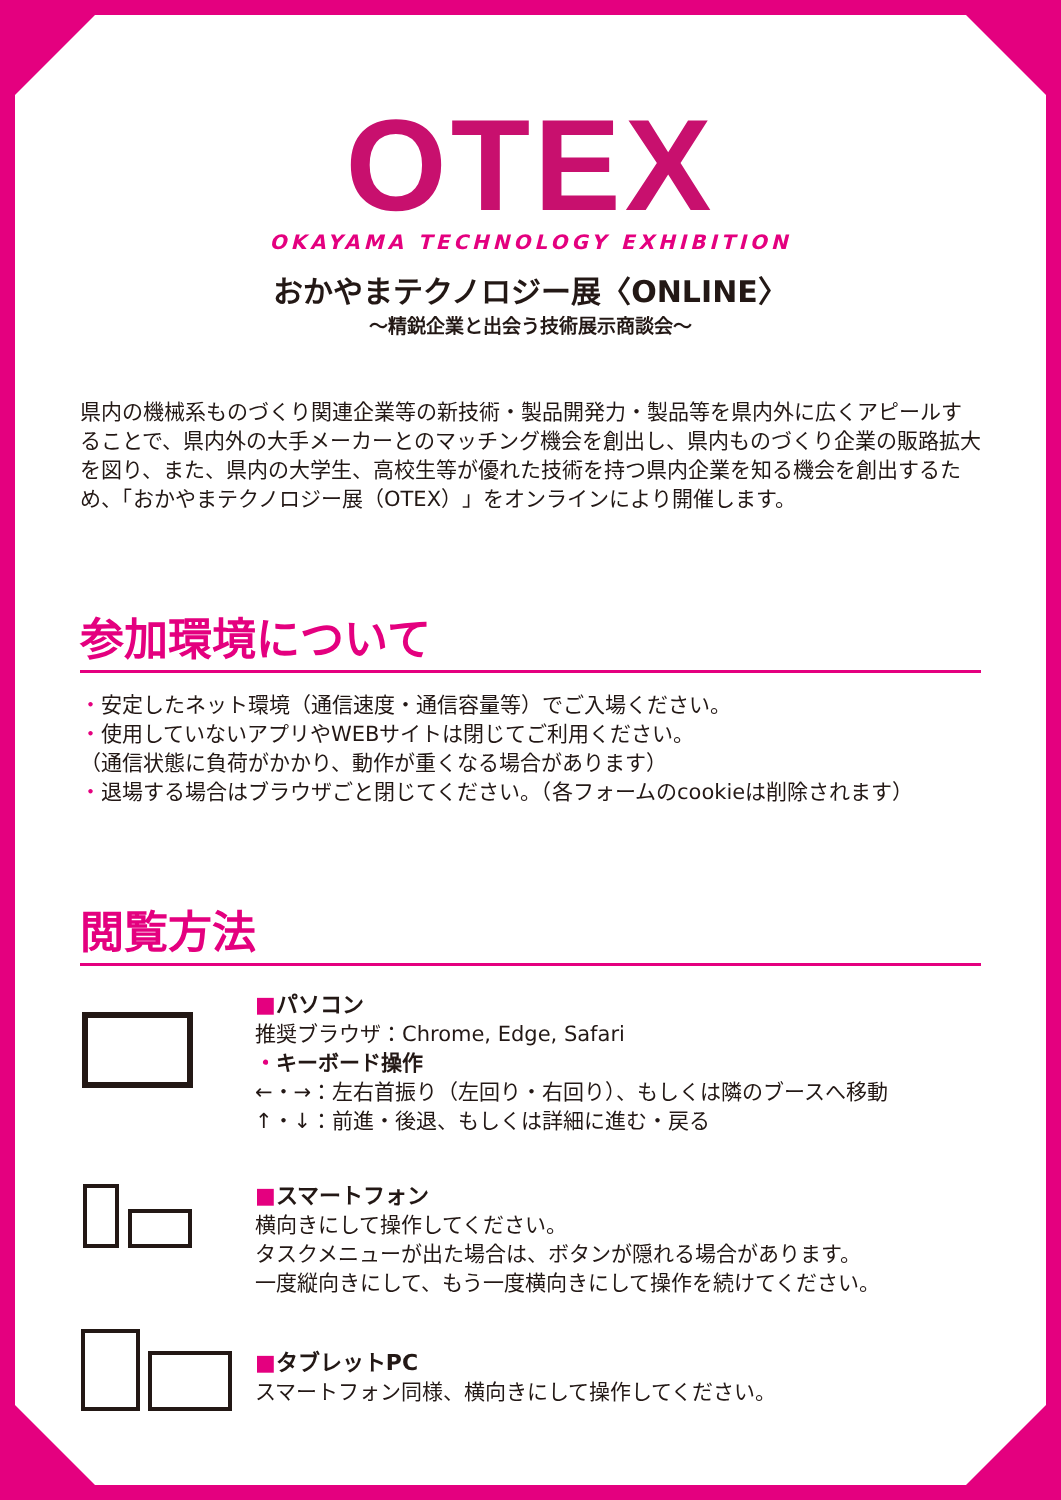OTEX
OKAYAMA TECHNOLOGY EXHIBITION
おかやまテクノロジー展〈ONLINE〉
〜精鋭企業と出会う技術展示商談会〜
県内の機械系ものづくり関連企業等の新技術・製品開発力・製品等を県内外に広くアピールすることで、県内外の大手メーカーとのマッチング機会を創出し、県内ものづくり企業の販路拡大を図り、また、県内の大学生、高校生等が優れた技術を持つ県内企業を知る機会を創出するため、「おかやまテクノロジー展（OTEX）」をオンラインにより開催します。
参加環境について
・安定したネット環境（通信速度・通信容量等）でご入場ください。
・使用していないアプリやWEBサイトは閉じてご利用ください。
（通信状態に負荷がかかり、動作が重くなる場合があります）
・退場する場合はブラウザごと閉じてください。（各フォームのcookieは削除されます）
閲覧方法
■パソコン
推奨ブラウザ：Chrome, Edge, Safari
・キーボード操作
←・→：左右首振り（左回り・右回り）、もしくは隣のブースへ移動
↑・↓：前進・後退、もしくは詳細に進む・戻る
■スマートフォン
横向きにして操作してください。
タスクメニューが出た場合は、ボタンが隠れる場合があります。
一度縦向きにして、もう一度横向きにして操作を続けてください。
■タブレットPC
スマートフォン同様、横向きにして操作してください。